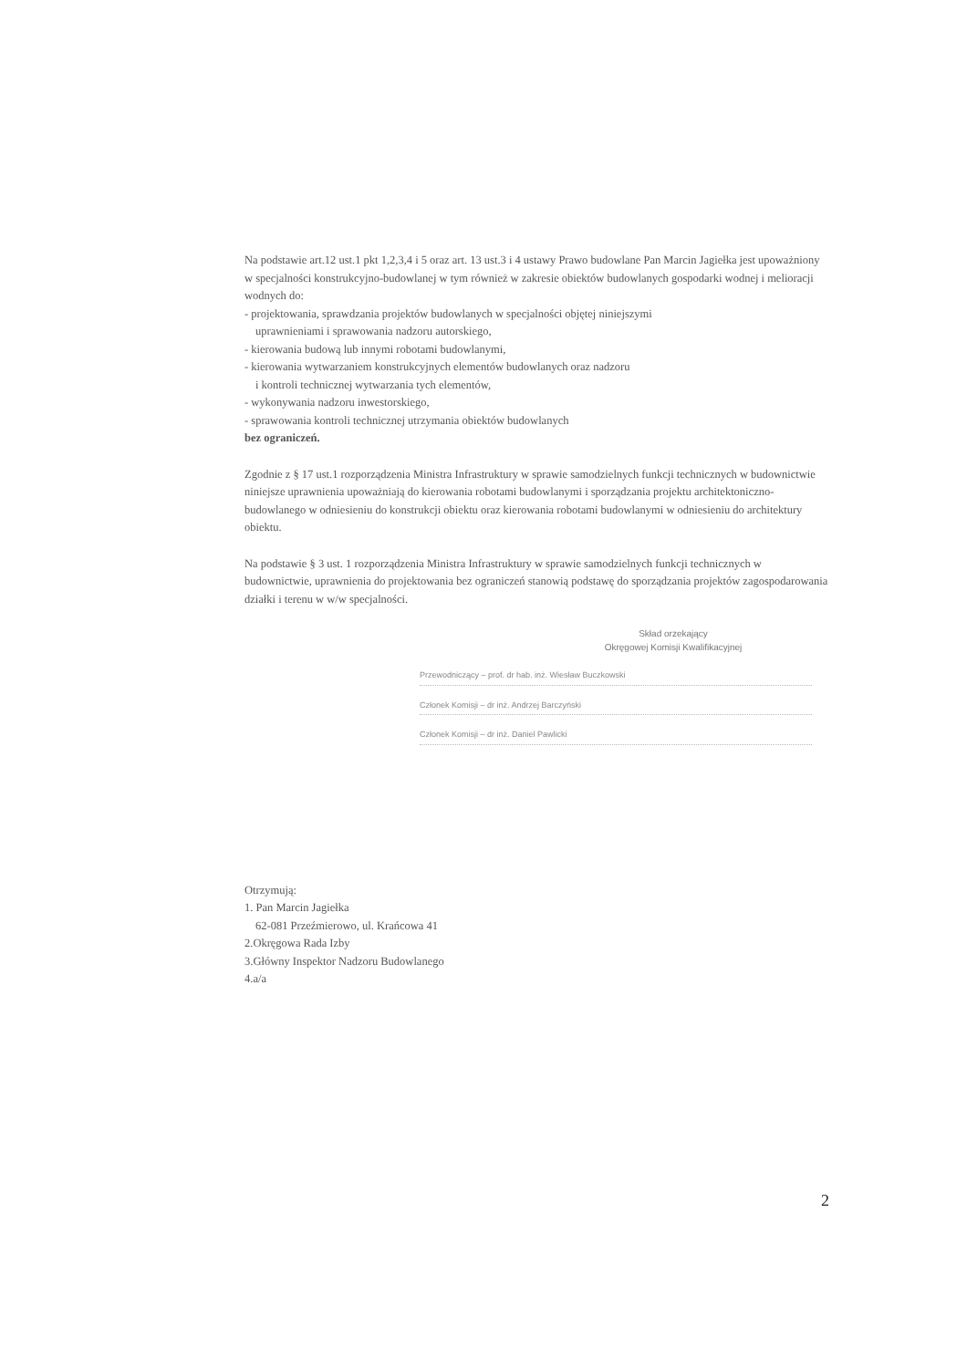Na podstawie art.12 ust.1 pkt 1,2,3,4 i 5 oraz art. 13 ust.3 i 4 ustawy Prawo budowlane Pan Marcin Jagiełka jest upoważniony w specjalności konstrukcyjno-budowlanej w tym również w zakresie obiektów budowlanych gospodarki wodnej i melioracji wodnych do:
- projektowania, sprawdzania projektów budowlanych w specjalności objętej niniejszymi
uprawnieniami i sprawowania nadzoru autorskiego,
- kierowania budową lub innymi robotami budowlanymi,
- kierowania wytwarzaniem konstrukcyjnych elementów budowlanych oraz nadzoru
i kontroli technicznej wytwarzania tych elementów,
- wykonywania nadzoru inwestorskiego,
- sprawowania kontroli technicznej utrzymania obiektów budowlanych
bez ograniczeń.
Zgodnie z § 17 ust.1 rozporządzenia Ministra Infrastruktury w sprawie samodzielnych funkcji technicznych w budownictwie niniejsze uprawnienia upoważniają do kierowania robotami budowlanymi i sporządzania projektu architektoniczno-budowlanego w odniesieniu do konstrukcji obiektu oraz kierowania robotami budowlanymi w odniesieniu do architektury obiektu.
Na podstawie § 3 ust. 1 rozporządzenia Ministra Infrastruktury w sprawie samodzielnych funkcji technicznych w budownictwie, uprawnienia do projektowania bez ograniczeń stanowią podstawę do sporządzania projektów zagospodarowania działki i terenu w w/w specjalności.
Skład orzekający
Okręgowej Komisji Kwalifikacyjnej
Przewodniczący – prof. dr hab. inż. Wiesław Buczkowski
Członek Komisji – dr inż. Andrzej Barczyński
Członek Komisji – dr inż. Daniel Pawlicki
Otrzymują:
1. Pan Marcin Jagiełka
62-081 Przeźmierowo, ul. Krańcowa 41
2.Okręgowa Rada Izby
3.Główny Inspektor Nadzoru Budowlanego
4.a/a
2